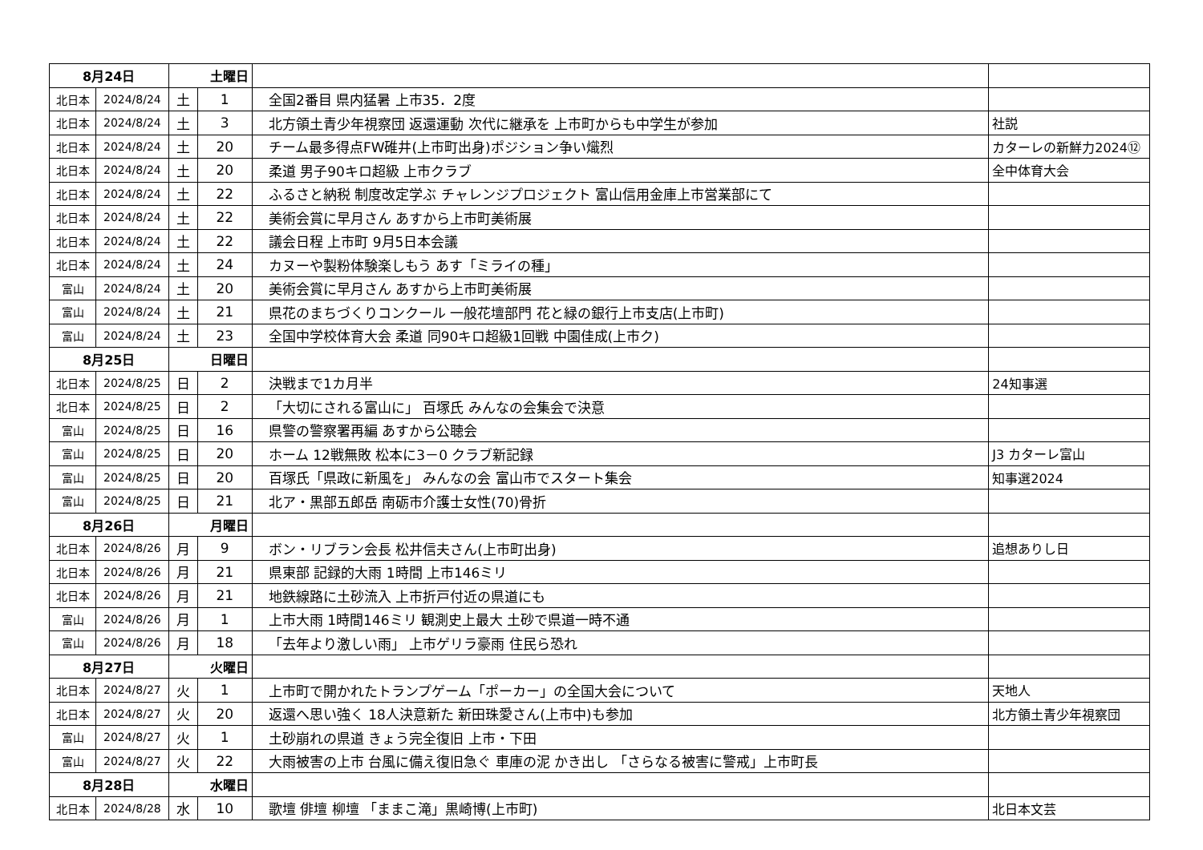| 8月24日 | | 土曜日 | | | |
| 北日本 | 2024/8/24 | 土 | 1 | 全国2番目 県内猛暑 上市35．2度 | |
| 北日本 | 2024/8/24 | 土 | 3 | 北方領土青少年視察団 返還運動 次代に継承を 上市町からも中学生が参加 | 社説 |
| 北日本 | 2024/8/24 | 土 | 20 | チーム最多得点FW碓井(上市町出身)ポジション争い熾烈 | カターレの新鮮力2024⑫ |
| 北日本 | 2024/8/24 | 土 | 20 | 柔道 男子90キロ超級 上市クラブ | 全中体育大会 |
| 北日本 | 2024/8/24 | 土 | 22 | ふるさと納税 制度改定学ぶ チャレンジプロジェクト 富山信用金庫上市営業部にて | |
| 北日本 | 2024/8/24 | 土 | 22 | 美術会賞に早月さん あすから上市町美術展 | |
| 北日本 | 2024/8/24 | 土 | 22 | 議会日程 上市町 9月5日本会議 | |
| 北日本 | 2024/8/24 | 土 | 24 | カヌーや製粉体験楽しもう あす「ミライの種」 | |
| 富山 | 2024/8/24 | 土 | 20 | 美術会賞に早月さん あすから上市町美術展 | |
| 富山 | 2024/8/24 | 土 | 21 | 県花のまちづくりコンクール 一般花壇部門 花と緑の銀行上市支店(上市町) | |
| 富山 | 2024/8/24 | 土 | 23 | 全国中学校体育大会 柔道 同90キロ超級1回戦 中園佳成(上市ク) | |
| 8月25日 | | 日曜日 | | | |
| 北日本 | 2024/8/25 | 日 | 2 | 決戦まで1カ月半 | 24知事選 |
| 北日本 | 2024/8/25 | 日 | 2 | 「大切にされる富山に」 百塚氏 みんなの会集会で決意 | |
| 富山 | 2024/8/25 | 日 | 16 | 県警の警察署再編 あすから公聴会 | |
| 富山 | 2024/8/25 | 日 | 20 | ホーム 12戦無敗 松本に3－0 クラブ新記録 | J3 カターレ富山 |
| 富山 | 2024/8/25 | 日 | 20 | 百塚氏「県政に新風を」 みんなの会 富山市でスタート集会 | 知事選2024 |
| 富山 | 2024/8/25 | 日 | 21 | 北ア・黒部五郎岳 南砺市介護士女性(70)骨折 | |
| 8月26日 | | 月曜日 | | | |
| 北日本 | 2024/8/26 | 月 | 9 | ボン・リブラン会長 松井信夫さん(上市町出身) | 追想ありし日 |
| 北日本 | 2024/8/26 | 月 | 21 | 県東部 記録的大雨 1時間 上市146ミリ | |
| 北日本 | 2024/8/26 | 月 | 21 | 地鉄線路に土砂流入 上市折戸付近の県道にも | |
| 富山 | 2024/8/26 | 月 | 1 | 上市大雨 1時間146ミリ 観測史上最大 土砂で県道一時不通 | |
| 富山 | 2024/8/26 | 月 | 18 | 「去年より激しい雨」 上市ゲリラ豪雨 住民ら恐れ | |
| 8月27日 | | 火曜日 | | | |
| 北日本 | 2024/8/27 | 火 | 1 | 上市町で開かれたトランプゲーム「ポーカー」の全国大会について | 天地人 |
| 北日本 | 2024/8/27 | 火 | 20 | 返還へ思い強く 18人決意新た 新田珠愛さん(上市中)も参加 | 北方領土青少年視察団 |
| 富山 | 2024/8/27 | 火 | 1 | 土砂崩れの県道 きょう完全復旧 上市・下田 | |
| 富山 | 2024/8/27 | 火 | 22 | 大雨被害の上市 台風に備え復旧急ぐ 車庫の泥 かき出し 「さらなる被害に警戒」上市町長 | |
| 8月28日 | | 水曜日 | | | |
| 北日本 | 2024/8/28 | 水 | 10 | 歌壇 俳壇 柳壇 「ままこ滝」黒崎博(上市町) | 北日本文芸 |